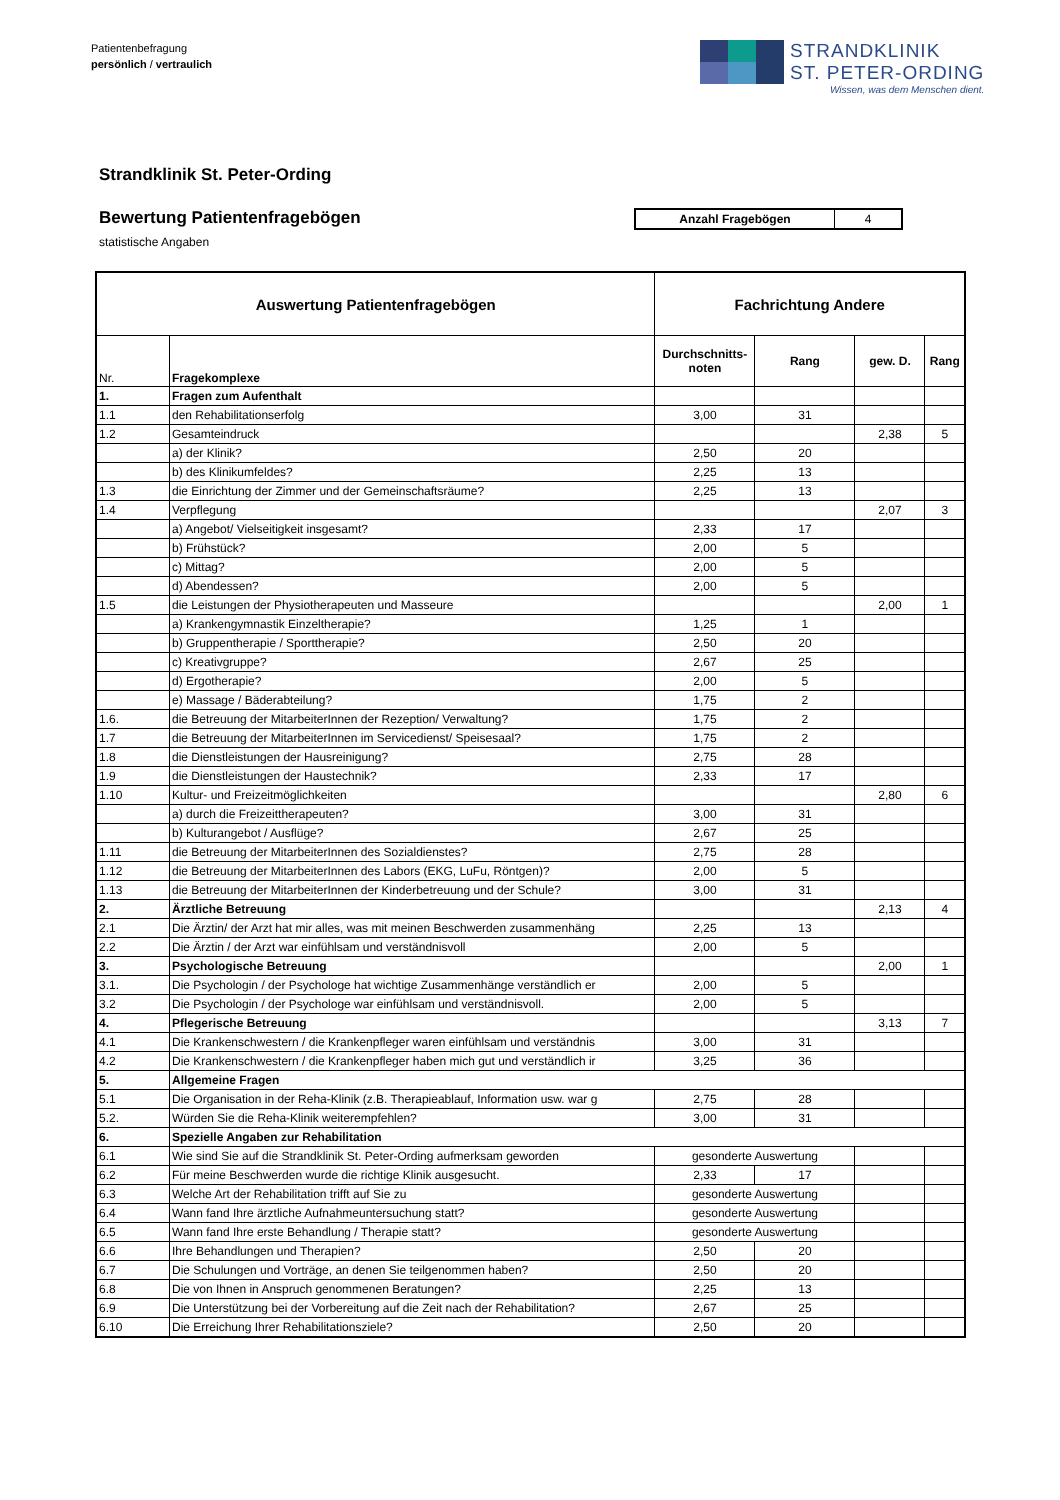Patientenbefragung
persönlich / vertraulich
STRANDKLINIK
ST. PETER-ORDING
Wissen, was dem Menschen dient.
Strandklinik St. Peter-Ording
Bewertung Patientenfragebögen
statistische Angaben
| Anzahl Fragebögen | 4 |
| Auswertung Patientenfragebögen | | Fachrichtung Andere | | | |
| --- | --- | --- | --- | --- | --- |
| Nr. | Fragekomplexe | Durchschnitts- noten | Rang | gew. D. | Rang |
| 1. | Fragen zum Aufenthalt | | | | |
| 1.1 | den Rehabilitationserfolg | 3,00 | 31 | | |
| 1.2 | Gesamteindruck | | | 2,38 | 5 |
| | a) der Klinik? | 2,50 | 20 | | |
| | b) des Klinikumfeldes? | 2,25 | 13 | | |
| 1.3 | die Einrichtung der Zimmer und der Gemeinschaftsräume? | 2,25 | 13 | | |
| 1.4 | Verpflegung | | | 2,07 | 3 |
| | a) Angebot/ Vielseitigkeit insgesamt? | 2,33 | 17 | | |
| | b) Frühstück? | 2,00 | 5 | | |
| | c) Mittag? | 2,00 | 5 | | |
| | d) Abendessen? | 2,00 | 5 | | |
| 1.5 | die Leistungen der Physiotherapeuten und Masseure | | | 2,00 | 1 |
| | a) Krankengymnastik Einzeltherapie? | 1,25 | 1 | | |
| | b) Gruppentherapie / Sporttherapie? | 2,50 | 20 | | |
| | c) Kreativgruppe? | 2,67 | 25 | | |
| | d) Ergotherapie? | 2,00 | 5 | | |
| | e) Massage / Bäderabteilung? | 1,75 | 2 | | |
| 1.6. | die Betreuung der MitarbeiterInnen der Rezeption/ Verwaltung? | 1,75 | 2 | | |
| 1.7 | die Betreuung der MitarbeiterInnen im Servicedienst/ Speisesaal? | 1,75 | 2 | | |
| 1.8 | die Dienstleistungen der Hausreinigung? | 2,75 | 28 | | |
| 1.9 | die Dienstleistungen der Haustechnik? | 2,33 | 17 | | |
| 1.10 | Kultur- und Freizeitmöglichkeiten | | | 2,80 | 6 |
| | a) durch die Freizeittherapeuten? | 3,00 | 31 | | |
| | b) Kulturangebot / Ausflüge? | 2,67 | 25 | | |
| 1.11 | die Betreuung der MitarbeiterInnen des Sozialdienstes? | 2,75 | 28 | | |
| 1.12 | die Betreuung der MitarbeiterInnen des Labors (EKG, LuFu, Röntgen)? | 2,00 | 5 | | |
| 1.13 | die Betreuung der MitarbeiterInnen der Kinderbetreuung und der Schule? | 3,00 | 31 | | |
| 2. | Ärztliche Betreuung | | | 2,13 | 4 |
| 2.1 | Die Ärztin/ der Arzt hat mir alles, was mit meinen Beschwerden zusammenhäng | 2,25 | 13 | | |
| 2.2 | Die Ärztin / der Arzt war einfühlsam und verständnisvoll | 2,00 | 5 | | |
| 3. | Psychologische Betreuung | | | 2,00 | 1 |
| 3.1. | Die Psychologin / der Psychologe hat wichtige Zusammenhänge verständlich er | 2,00 | 5 | | |
| 3.2 | Die Psychologin / der Psychologe war einfühlsam und verständnisvoll. | 2,00 | 5 | | |
| 4. | Pflegerische Betreuung | | | 3,13 | 7 |
| 4.1 | Die Krankenschwestern / die Krankenpfleger waren einfühlsam und verständnis | 3,00 | 31 | | |
| 4.2 | Die Krankenschwestern / die Krankenpfleger haben mich gut und verständlich ir | 3,25 | 36 | | |
| 5. | Allgemeine Fragen | | | | |
| 5.1 | Die Organisation in der Reha-Klinik (z.B. Therapieablauf, Information usw. war g | 2,75 | 28 | | |
| 5.2. | Würden Sie die Reha-Klinik weiterempfehlen? | 3,00 | 31 | | |
| 6. | Spezielle Angaben zur Rehabilitation | | | | |
| 6.1 | Wie sind Sie auf die Strandklinik St. Peter-Ording aufmerksam geworden | gesonderte Auswertung | | | |
| 6.2 | Für meine Beschwerden wurde die richtige Klinik ausgesucht. | 2,33 | 17 | | |
| 6.3 | Welche Art der Rehabilitation trifft auf Sie zu | gesonderte Auswertung | | | |
| 6.4 | Wann fand Ihre ärztliche Aufnahmeuntersuchung statt? | gesonderte Auswertung | | | |
| 6.5 | Wann fand Ihre erste Behandlung / Therapie statt? | gesonderte Auswertung | | | |
| 6.6 | Ihre Behandlungen und Therapien? | 2,50 | 20 | | |
| 6.7 | Die Schulungen und Vorträge, an denen Sie teilgenommen haben? | 2,50 | 20 | | |
| 6.8 | Die von Ihnen in Anspruch genommenen Beratungen? | 2,25 | 13 | | |
| 6.9 | Die Unterstützung bei der Vorbereitung auf die Zeit nach der Rehabilitation? | 2,67 | 25 | | |
| 6.10 | Die Erreichung Ihrer Rehabilitationsziele? | 2,50 | 20 | | |